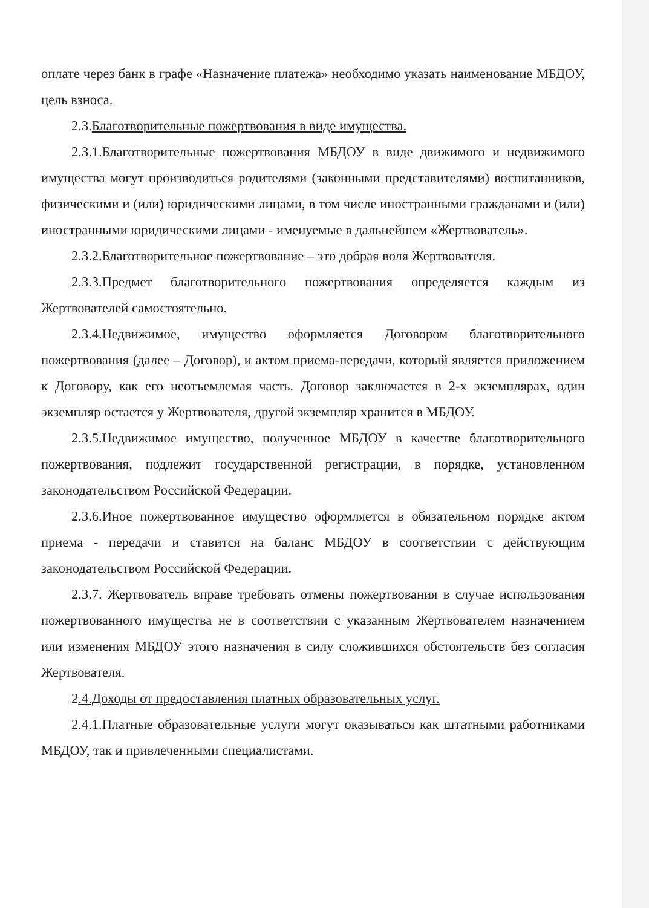оплате через банк в графе «Назначение платежа» необходимо указать наименование МБДОУ, цель взноса.
2.3.Благотворительные пожертвования в виде имущества.
2.3.1.Благотворительные пожертвования МБДОУ в виде движимого и недвижимого имущества могут производиться родителями (законными представителями) воспитанников, физическими и (или) юридическими лицами, в том числе иностранными гражданами и (или) иностранными юридическими лицами - именуемые в дальнейшем «Жертвователь».
2.3.2.Благотворительное пожертвование – это добрая воля Жертвователя.
2.3.3.Предмет благотворительного пожертвования определяется каждым из Жертвователей самостоятельно.
2.3.4.Недвижимое, имущество оформляется Договором благотворительного пожертвования (далее – Договор), и актом приема-передачи, который является приложением к Договору, как его неотъемлемая часть. Договор заключается в 2-х экземплярах, один экземпляр остается у Жертвователя, другой экземпляр хранится в МБДОУ.
2.3.5.Недвижимое имущество, полученное МБДОУ в качестве благотворительного пожертвования, подлежит государственной регистрации, в порядке, установленном законодательством Российской Федерации.
2.3.6.Иное пожертвованное имущество оформляется в обязательном порядке актом приема - передачи и ставится на баланс МБДОУ в соответствии с действующим законодательством Российской Федерации.
2.3.7. Жертвователь вправе требовать отмены пожертвования в случае использования пожертвованного имущества не в соответствии с указанным Жертвователем назначением или изменения МБДОУ этого назначения в силу сложившихся обстоятельств без согласия Жертвователя.
2.4.Доходы от предоставления платных образовательных услуг.
2.4.1.Платные образовательные услуги могут оказываться как штатными работниками МБДОУ, так и привлеченными специалистами.